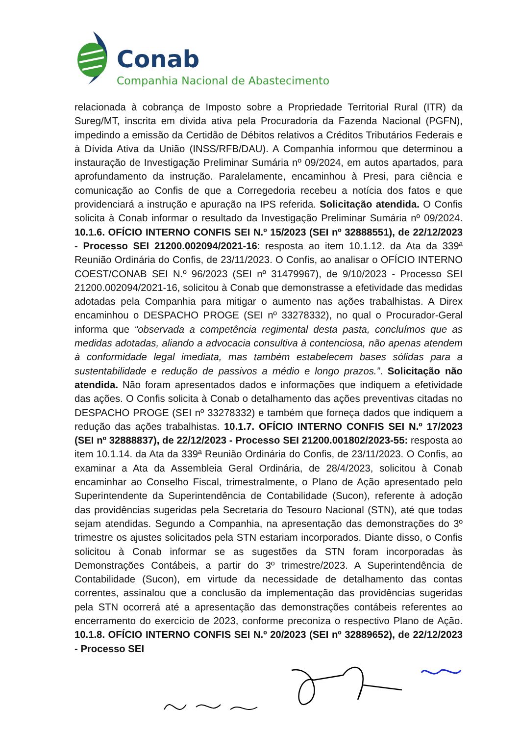Conab
Companhia Nacional de Abastecimento
relacionada à cobrança de Imposto sobre a Propriedade Territorial Rural (ITR) da Sureg/MT, inscrita em dívida ativa pela Procuradoria da Fazenda Nacional (PGFN), impedindo a emissão da Certidão de Débitos relativos a Créditos Tributários Federais e à Dívida Ativa da União (INSS/RFB/DAU). A Companhia informou que determinou a instauração de Investigação Preliminar Sumária nº 09/2024, em autos apartados, para aprofundamento da instrução. Paralelamente, encaminhou à Presi, para ciência e comunicação ao Confis de que a Corregedoria recebeu a notícia dos fatos e que providenciará a instrução e apuração na IPS referida. Solicitação atendida. O Confis solicita à Conab informar o resultado da Investigação Preliminar Sumária nº 09/2024. 10.1.6. OFÍCIO INTERNO CONFIS SEI N.º 15/2023 (SEI nº 32888551), de 22/12/2023 - Processo SEI 21200.002094/2021-16: resposta ao item 10.1.12. da Ata da 339ª Reunião Ordinária do Confis, de 23/11/2023. O Confis, ao analisar o OFÍCIO INTERNO COEST/CONAB SEI N.º 96/2023 (SEI nº 31479967), de 9/10/2023 - Processo SEI 21200.002094/2021-16, solicitou à Conab que demonstrasse a efetividade das medidas adotadas pela Companhia para mitigar o aumento nas ações trabalhistas. A Direx encaminhou o DESPACHO PROGE (SEI nº 33278332), no qual o Procurador-Geral informa que “observada a competência regimental desta pasta, concluímos que as medidas adotadas, aliando a advocacia consultiva à contenciosa, não apenas atendem à conformidade legal imediata, mas também estabelecem bases sólidas para a sustentabilidade e redução de passivos a médio e longo prazos.”. Solicitação não atendida. Não foram apresentados dados e informações que indiquem a efetividade das ações. O Confis solicita à Conab o detalhamento das ações preventivas citadas no DESPACHO PROGE (SEI nº 33278332) e também que forneça dados que indiquem a redução das ações trabalhistas. 10.1.7. OFÍCIO INTERNO CONFIS SEI N.º 17/2023 (SEI nº 32888837), de 22/12/2023 - Processo SEI 21200.001802/2023-55: resposta ao item 10.1.14. da Ata da 339ª Reunião Ordinária do Confis, de 23/11/2023. O Confis, ao examinar a Ata da Assembleia Geral Ordinária, de 28/4/2023, solicitou à Conab encaminhar ao Conselho Fiscal, trimestralmente, o Plano de Ação apresentado pelo Superintendente da Superintendência de Contabilidade (Sucon), referente à adoção das providências sugeridas pela Secretaria do Tesouro Nacional (STN), até que todas sejam atendidas. Segundo a Companhia, na apresentação das demonstrações do 3º trimestre os ajustes solicitados pela STN estariam incorporados. Diante disso, o Confis solicitou à Conab informar se as sugestões da STN foram incorporadas às Demonstrações Contábeis, a partir do 3º trimestre/2023. A Superintendência de Contabilidade (Sucon), em virtude da necessidade de detalhamento das contas correntes, assinalou que a conclusão da implementação das providências sugeridas pela STN ocorrerá até a apresentação das demonstrações contábeis referentes ao encerramento do exercício de 2023, conforme preconiza o respectivo Plano de Ação. 10.1.8. OFÍCIO INTERNO CONFIS SEI N.º 20/2023 (SEI nº 32889652), de 22/12/2023 - Processo SEI